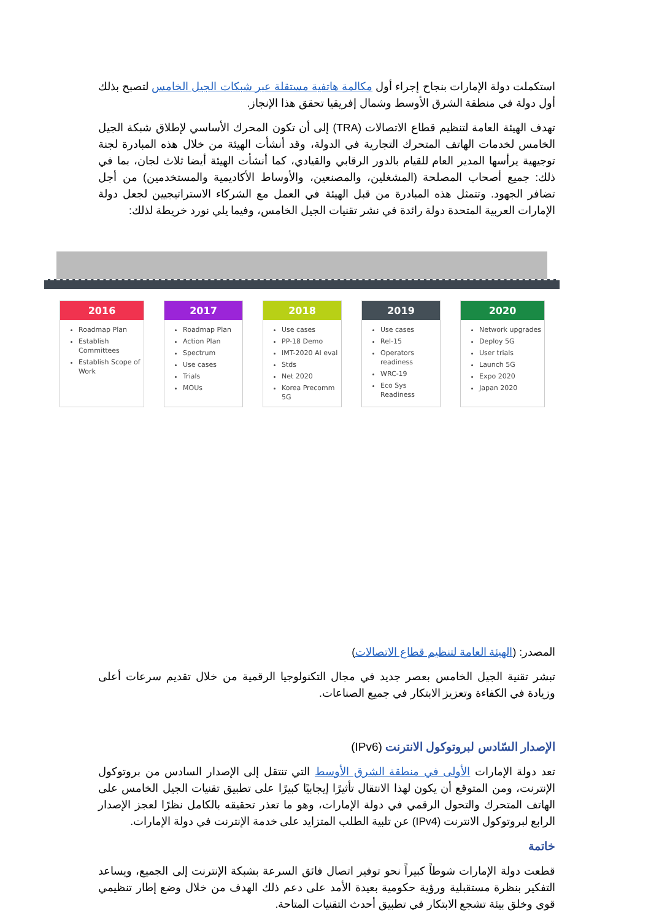استكملت دولة الإمارات بنجاح إجراء أول مكالمة هاتفية مستقلة عبر شبكات الجيل الخامس لتصبح بذلك أول دولة في منطقة الشرق الأوسط وشمال إفريقيا تحقق هذا الإنجاز.
تهدف الهيئة العامة لتنظيم قطاع الاتصالات (TRA) إلى أن تكون المحرك الأساسي لإطلاق شبكة الجيل الخامس لخدمات الهاتف المتحرك التجارية في الدولة، وقد أنشأت الهيئة من خلال هذه المبادرة لجنة توجيهية يرأسها المدير العام للقيام بالدور الرقابي والقيادي، كما أنشأت الهيئة أيضا ثلاث لجان، بما في ذلك: جميع أصحاب المصلحة (المشغلين، والمصنعين، والأوساط الأكاديمية والمستخدمين) من أجل تضافر الجهود. وتتمثل هذه المبادرة من قبل الهيئة في العمل مع الشركاء الاستراتيجيين لجعل دولة الإمارات العربية المتحدة دولة رائدة في نشر تقنيات الجيل الخامس، وفيما يلي نورد خريطة لذلك:
2016
Roadmap Plan
Establish Committees
Establish Scope of Work
2017
Roadmap Plan
Action Plan
Spectrum
Use cases
Trials
MOUs
2018
Use cases
PP-18 Demo
IMT-2020 AI eval
Stds
Net 2020
Korea Precomm 5G
2019
Use cases
Rel-15
Operators readiness
WRC-19
Eco Sys Readiness
2020
Network upgrades
Deploy 5G
User trials
Launch 5G
Expo 2020
Japan 2020
المصدر: (الهيئة العامة لتنظيم قطاع الاتصالات)
تبشر تقنية الجيل الخامس بعصر جديد في مجال التكنولوجيا الرقمية من خلال تقديم سرعات أعلى وزيادة في الكفاءة وتعزيز الابتكار في جميع الصناعات.
الإصدار السّادس لبروتوكول الانترنت (IPv6)
تعد دولة الإمارات الأولى في منطقة الشرق الأوسط التي تنتقل إلى الإصدار السادس من بروتوكول الإنترنت، ومن المتوقع أن يكون لهذا الانتقال تأثيرًا إيجابيًا كبيرًا على تطبيق تقنيات الجيل الخامس على الهاتف المتحرك والتحول الرقمي في دولة الإمارات، وهو ما تعذر تحقيقه بالكامل نظرًا لعجز الإصدار الرابع لبروتوكول الانترنت (IPv4) عن تلبية الطلب المتزايد على خدمة الإنترنت في دولة الإمارات.
خاتمة
قطعت دولة الإمارات شوطاً كبيراً نحو توفير اتصال فائق السرعة بشبكة الإنترنت إلى الجميع، ويساعد التفكير بنظرة مستقبلية ورؤية حكومية بعيدة الأمد على دعم ذلك الهدف من خلال وضع إطار تنظيمي قوي وخلق بيئة تشجع الابتكار في تطبيق أحدث التقنيات المتاحة.